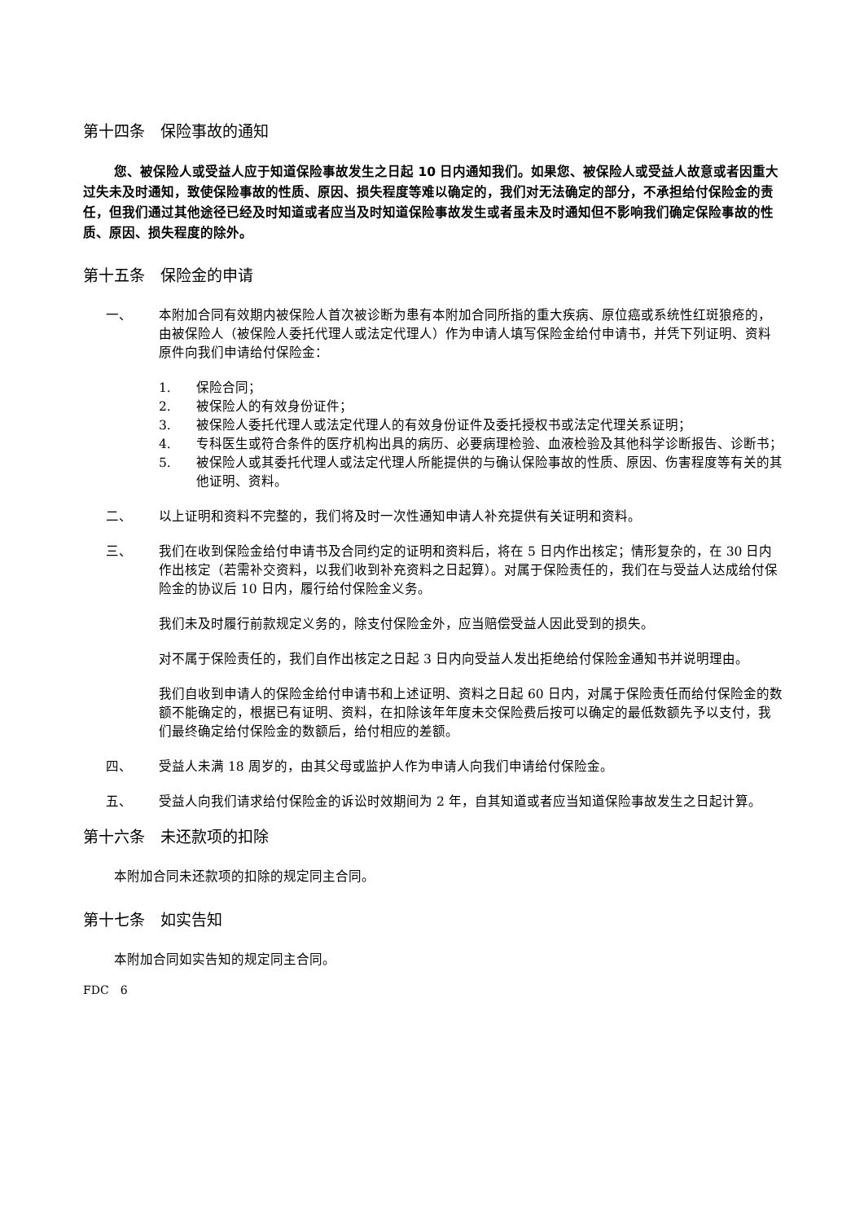第十四条　保险事故的通知
您、被保险人或受益人应于知道保险事故发生之日起 10 日内通知我们。如果您、被保险人或受益人故意或者因重大过失未及时通知，致使保险事故的性质、原因、损失程度等难以确定的，我们对无法确定的部分，不承担给付保险金的责任，但我们通过其他途径已经及时知道或者应当及时知道保险事故发生或者虽未及时通知但不影响我们确定保险事故的性质、原因、损失程度的除外。
第十五条　保险金的申请
一、 本附加合同有效期内被保险人首次被诊断为患有本附加合同所指的重大疾病、原位癌或系统性红斑狼疮的，由被保险人（被保险人委托代理人或法定代理人）作为申请人填写保险金给付申请书，并凭下列证明、资料原件向我们申请给付保险金：
1. 保险合同；
2. 被保险人的有效身份证件；
3. 被保险人委托代理人或法定代理人的有效身份证件及委托授权书或法定代理关系证明；
4. 专科医生或符合条件的医疗机构出具的病历、必要病理检验、血液检验及其他科学诊断报告、诊断书；
5. 被保险人或其委托代理人或法定代理人所能提供的与确认保险事故的性质、原因、伤害程度等有关的其他证明、资料。
二、 以上证明和资料不完整的，我们将及时一次性通知申请人补充提供有关证明和资料。
三、 我们在收到保险金给付申请书及合同约定的证明和资料后，将在 5 日内作出核定；情形复杂的，在 30 日内作出核定（若需补交资料，以我们收到补充资料之日起算）。对属于保险责任的，我们在与受益人达成给付保险金的协议后 10 日内，履行给付保险金义务。
我们未及时履行前款规定义务的，除支付保险金外，应当赔偿受益人因此受到的损失。
对不属于保险责任的，我们自作出核定之日起 3 日内向受益人发出拒绝给付保险金通知书并说明理由。
我们自收到申请人的保险金给付申请书和上述证明、资料之日起 60 日内，对属于保险责任而给付保险金的数额不能确定的，根据已有证明、资料，在扣除该年年度未交保险费后按可以确定的最低数额先予以支付，我们最终确定给付保险金的数额后，给付相应的差额。
四、 受益人未满 18 周岁的，由其父母或监护人作为申请人向我们申请给付保险金。
五、 受益人向我们请求给付保险金的诉讼时效期间为 2 年，自其知道或者应当知道保险事故发生之日起计算。
第十六条　未还款项的扣除
本附加合同未还款项的扣除的规定同主合同。
第十七条　如实告知
本附加合同如实告知的规定同主合同。
FDC　6